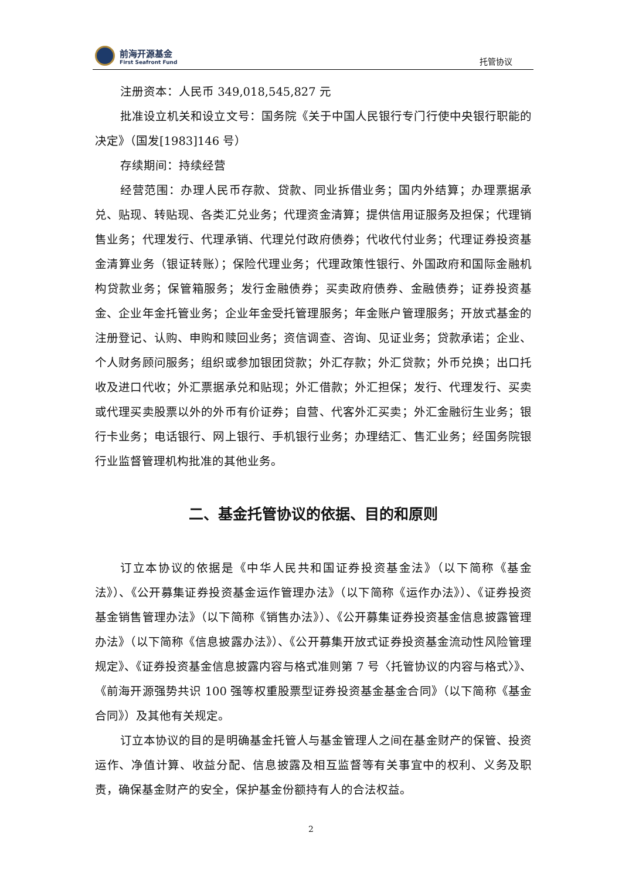前海开源基金
First Seafront Fund
托管协议
注册资本：人民币 349,018,545,827 元
批准设立机关和设立文号：国务院《关于中国人民银行专门行使中央银行职能的决定》（国发[1983]146 号）
存续期间：持续经营
经营范围：办理人民币存款、贷款、同业拆借业务；国内外结算；办理票据承兑、贴现、转贴现、各类汇兑业务；代理资金清算；提供信用证服务及担保；代理销售业务；代理发行、代理承销、代理兑付政府债券；代收代付业务；代理证券投资基金清算业务（银证转账）；保险代理业务；代理政策性银行、外国政府和国际金融机构贷款业务；保管箱服务；发行金融债券；买卖政府债券、金融债券；证券投资基金、企业年金托管业务；企业年金受托管理服务；年金账户管理服务；开放式基金的注册登记、认购、申购和赎回业务；资信调查、咨询、见证业务；贷款承诺；企业、个人财务顾问服务；组织或参加银团贷款；外汇存款；外汇贷款；外币兑换；出口托收及进口代收；外汇票据承兑和贴现；外汇借款；外汇担保；发行、代理发行、买卖或代理买卖股票以外的外币有价证券；自营、代客外汇买卖；外汇金融衍生业务；银行卡业务；电话银行、网上银行、手机银行业务；办理结汇、售汇业务；经国务院银行业监督管理机构批准的其他业务。
二、基金托管协议的依据、目的和原则
订立本协议的依据是《中华人民共和国证券投资基金法》（以下简称《基金法》）、《公开募集证券投资基金运作管理办法》（以下简称《运作办法》）、《证券投资基金销售管理办法》（以下简称《销售办法》）、《公开募集证券投资基金信息披露管理办法》（以下简称《信息披露办法》）、《公开募集开放式证券投资基金流动性风险管理规定》、《证券投资基金信息披露内容与格式准则第 7 号〈托管协议的内容与格式〉》、《前海开源强势共识 100 强等权重股票型证券投资基金基金合同》（以下简称《基金合同》）及其他有关规定。
订立本协议的目的是明确基金托管人与基金管理人之间在基金财产的保管、投资运作、净值计算、收益分配、信息披露及相互监督等有关事宜中的权利、义务及职责，确保基金财产的安全，保护基金份额持有人的合法权益。
2